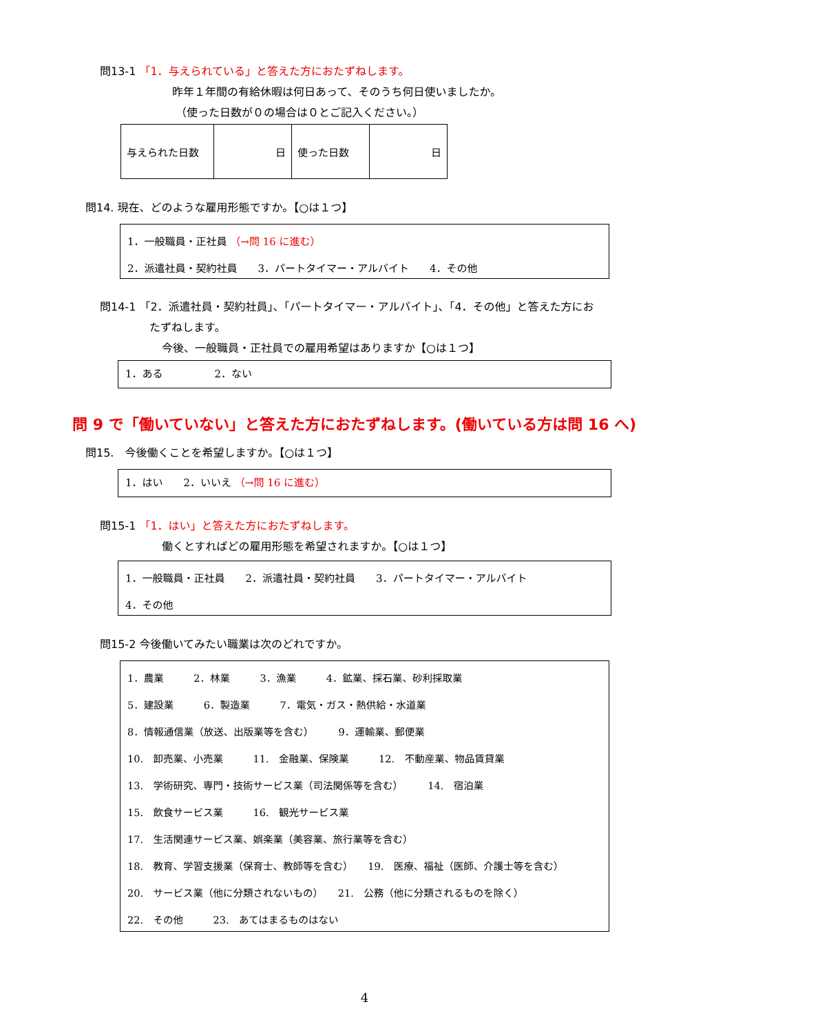問13-1 「1．与えられている」と答えた方におたずねします。
昨年１年間の有給休暇は何日あって、そのうち何日使いましたか。
（使った日数が０の場合は０とご記入ください。）
| 与えられた日数 | 日 | 使った日数 | 日 |
問14. 現在、どのような雇用形態ですか。【○は１つ】
1．一般職員・正社員 （→問 16 に進む）
2．派遣社員・契約社員　　3．パートタイマー・アルバイト　　4．その他
問14-1 「2．派遣社員・契約社員」、「パートタイマー・アルバイト」、「4．その他」と答えた方にお
たずねします。
今後、一般職員・正社員での雇用希望はありますか【○は１つ】
1．ある　　　　　2．ない
問 9 で「働いていない」と答えた方におたずねします。(働いている方は問 16 へ)
問15.　今後働くことを希望しますか。【○は１つ】
1．はい　　2．いいえ （→問 16 に進む）
問15-1 「1．はい」と答えた方におたずねします。
働くとすればどの雇用形態を希望されますか。【○は１つ】
1．一般職員・正社員　　2．派遣社員・契約社員　　3．パートタイマー・アルバイト
4．その他
問15-2 今後働いてみたい職業は次のどれですか。
1．農業　　　2．林業　　　3．漁業　　　4．鉱業、採石業、砂利採取業
5．建設業　　　6．製造業　　　7．電気・ガス・熱供給・水道業
8．情報通信業（放送、出版業等を含む）　　　9．運輸業、郵便業
10.　卸売業、小売業　　　11.　金融業、保険業　　　12.　不動産業、物品賃貸業
13.　学術研究、専門・技術サービス業（司法関係等を含む）　　　14.　宿泊業
15.　飲食サービス業　　　16.　観光サービス業
17.　生活関連サービス業、娯楽業（美容業、旅行業等を含む）
18.　教育、学習支援業（保育士、教師等を含む）　　19.　医療、福祉（医師、介護士等を含む）
20.　サービス業（他に分類されないもの）　　21.　公務（他に分類されるものを除く）
22.　その他　　　23.　あてはまるものはない
4